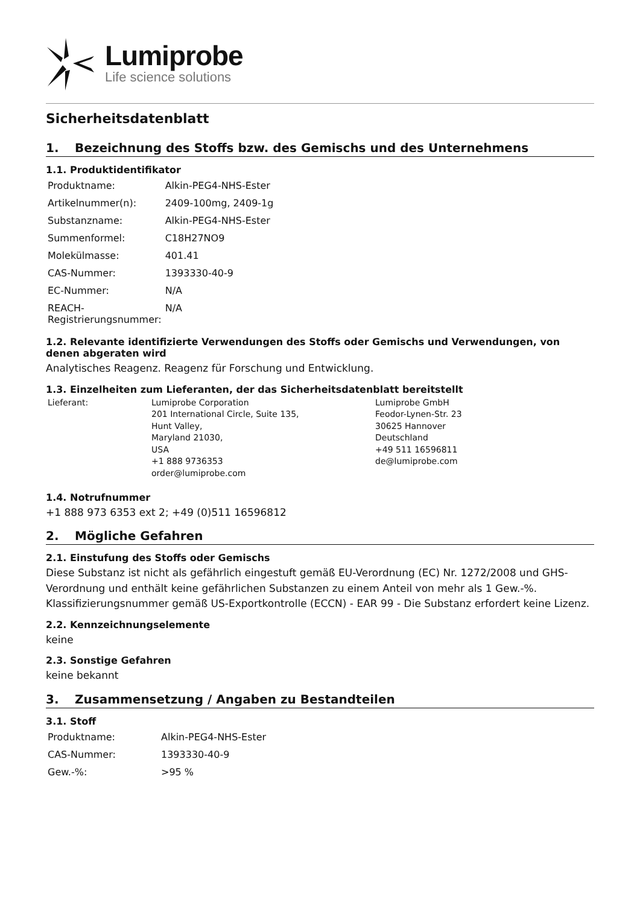Lumiprobe
Life science solutions
Sicherheitsdatenblatt
1. Bezeichnung des Stoffs bzw. des Gemischs und des Unternehmens
1.1. Produktidentifikator
| Produktname: | Alkin-PEG4-NHS-Ester |
| Artikelnummer(n): | 2409-100mg, 2409-1g |
| Substanzname: | Alkin-PEG4-NHS-Ester |
| Summenformel: | C18H27NO9 |
| Molekülmasse: | 401.41 |
| CAS-Nummer: | 1393330-40-9 |
| EC-Nummer: | N/A |
| REACH-Registrierungsnummer: | N/A |
1.2. Relevante identifizierte Verwendungen des Stoffs oder Gemischs und Verwendungen, von denen abgeraten wird
Analytisches Reagenz. Reagenz für Forschung und Entwicklung.
1.3. Einzelheiten zum Lieferanten, der das Sicherheitsdatenblatt bereitstellt
| Lieferant: | Lumiprobe Corporation 201 International Circle, Suite 135, Hunt Valley, Maryland 21030, USA +1 888 9736353 order@lumiprobe.com | Lumiprobe GmbH Feodor-Lynen-Str. 23 30625 Hannover Deutschland +49 511 16596811 de@lumiprobe.com |
1.4. Notrufnummer
+1 888 973 6353 ext 2; +49 (0)511 16596812
2. Mögliche Gefahren
2.1. Einstufung des Stoffs oder Gemischs
Diese Substanz ist nicht als gefährlich eingestuft gemäß EU-Verordnung (EC) Nr. 1272/2008 und GHS-Verordnung und enthält keine gefährlichen Substanzen zu einem Anteil von mehr als 1 Gew.-%. Klassifizierungsnummer gemäß US-Exportkontrolle (ECCN) - EAR 99 - Die Substanz erfordert keine Lizenz.
2.2. Kennzeichnungselemente
keine
2.3. Sonstige Gefahren
keine bekannt
3. Zusammensetzung / Angaben zu Bestandteilen
3.1. Stoff
| Produktname: | Alkin-PEG4-NHS-Ester |
| CAS-Nummer: | 1393330-40-9 |
| Gew.-%: | >95 % |